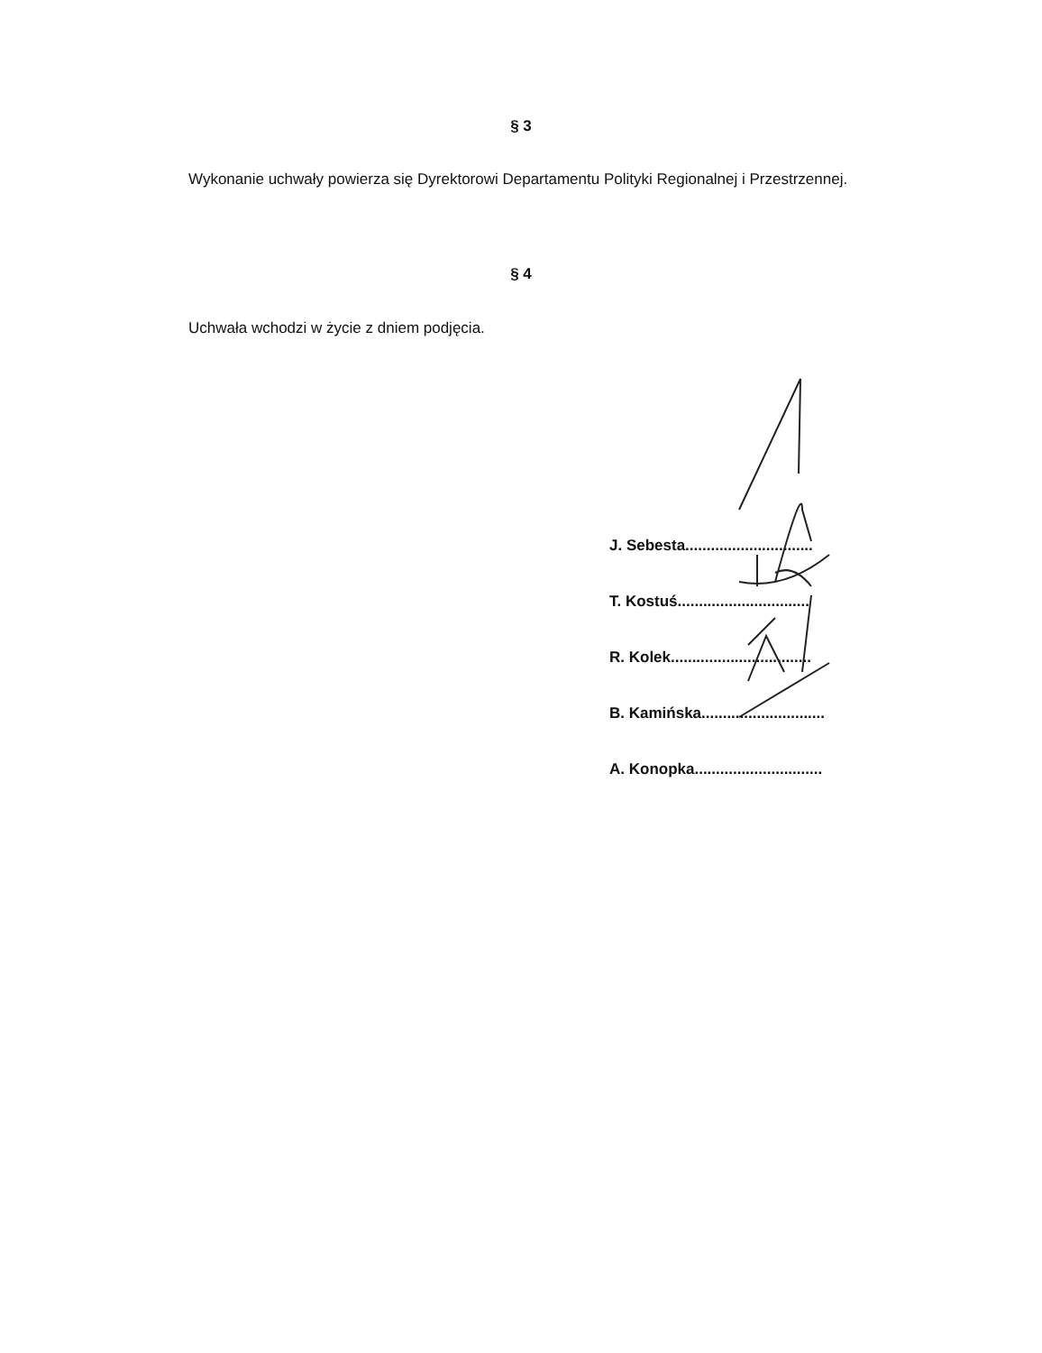§ 3
Wykonanie uchwały powierza się Dyrektorowi Departamentu Polityki Regionalnej i Przestrzennej.
§ 4
Uchwała wchodzi w życie z dniem podjęcia.
J. Sebesta..............................
T. Kostuś...............................
R. Kolek.................................
B. Kamińska.............................
A. Konopka..............................